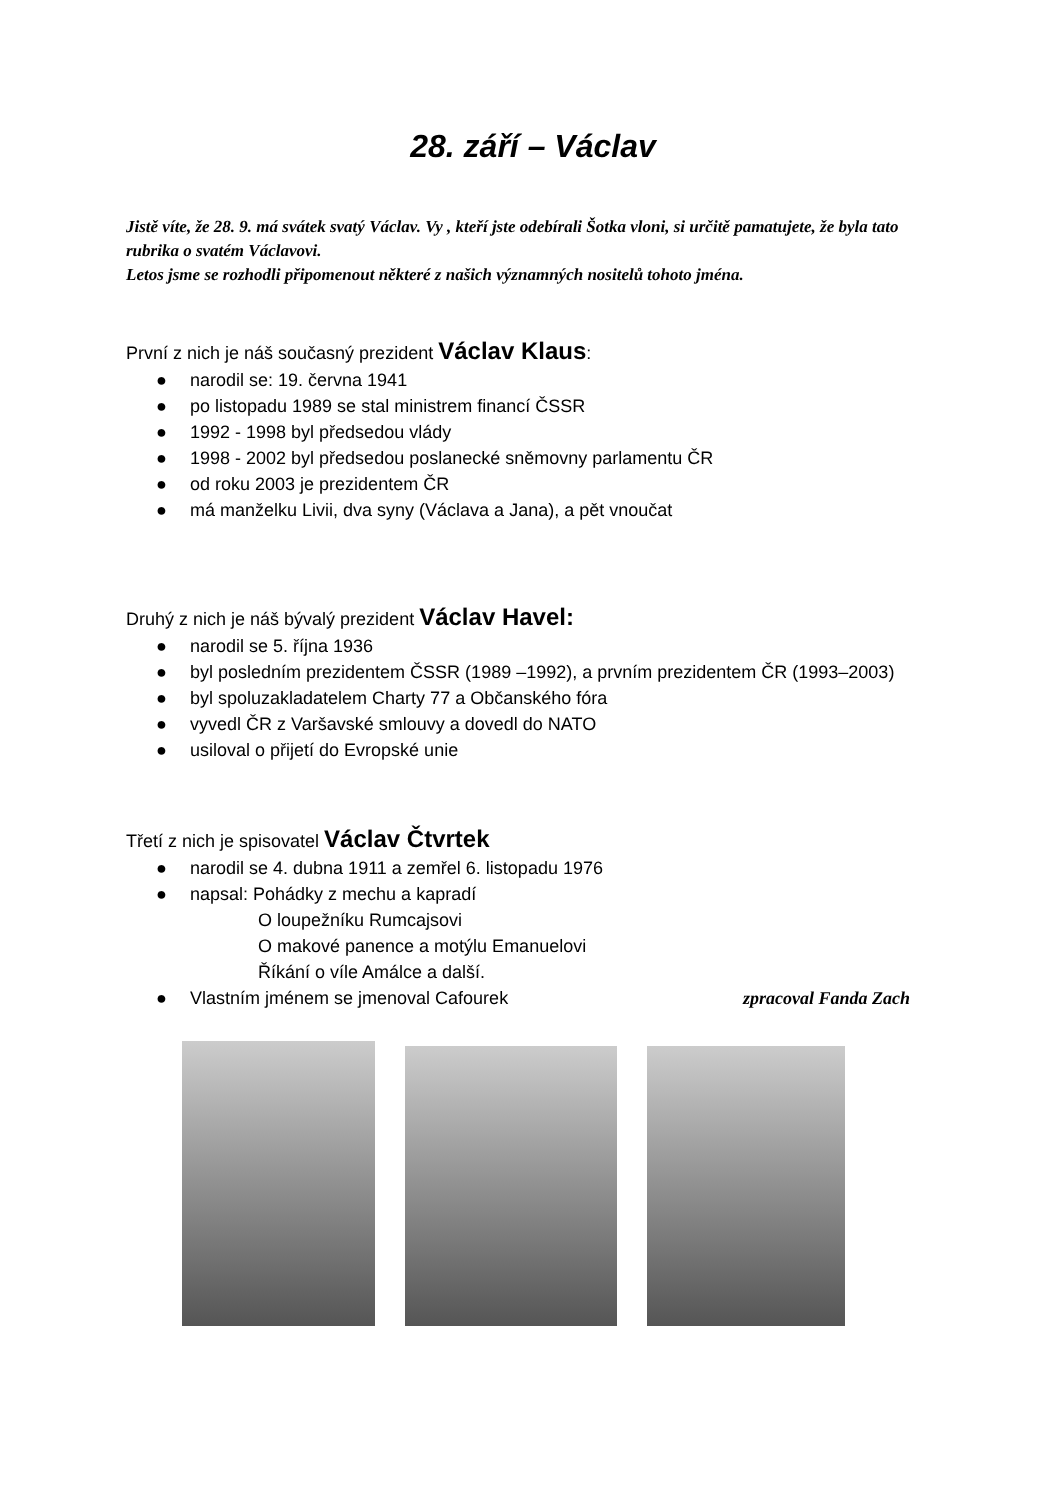28. září – Václav
Jistě víte, že 28. 9. má svátek svatý Václav. Vy , kteří jste odebírali Šotka vloni, si určitě pamatujete, že byla tato rubrika o svatém Václavovi.
Letos jsme se rozhodli připomenout některé z našich významných nositelů tohoto jména.
První z nich je náš současný prezident Václav Klaus:
● narodil se: 19. června 1941
● po listopadu 1989 se stal ministrem financí ČSSR
● 1992 - 1998 byl předsedou vlády
● 1998 - 2002 byl předsedou poslanecké sněmovny parlamentu ČR
● od roku 2003 je prezidentem ČR
● má manželku Livii, dva syny (Václava a Jana), a pět vnoučat
Druhý z nich je náš bývalý prezident Václav Havel:
● narodil se 5. října 1936
● byl posledním prezidentem ČSSR (1989 –1992), a prvním prezidentem ČR (1993–2003)
● byl spoluzakladatelem Charty 77 a Občanského fóra
● vyvedl ČR z Varšavské smlouvy a dovedl do NATO
● usiloval o přijetí do Evropské unie
Třetí z nich je spisovatel Václav Čtvrtek
● narodil se 4. dubna 1911 a zemřel 6. listopadu 1976
● napsal: Pohádky z mechu a kapradí
O loupežníku Rumcajsovi
O makové panence a motýlu Emanuelovi
Říkání o víle Amálce a další.
● Vlastním jménem se jmenoval Cafourek zpracoval Fanda Zach